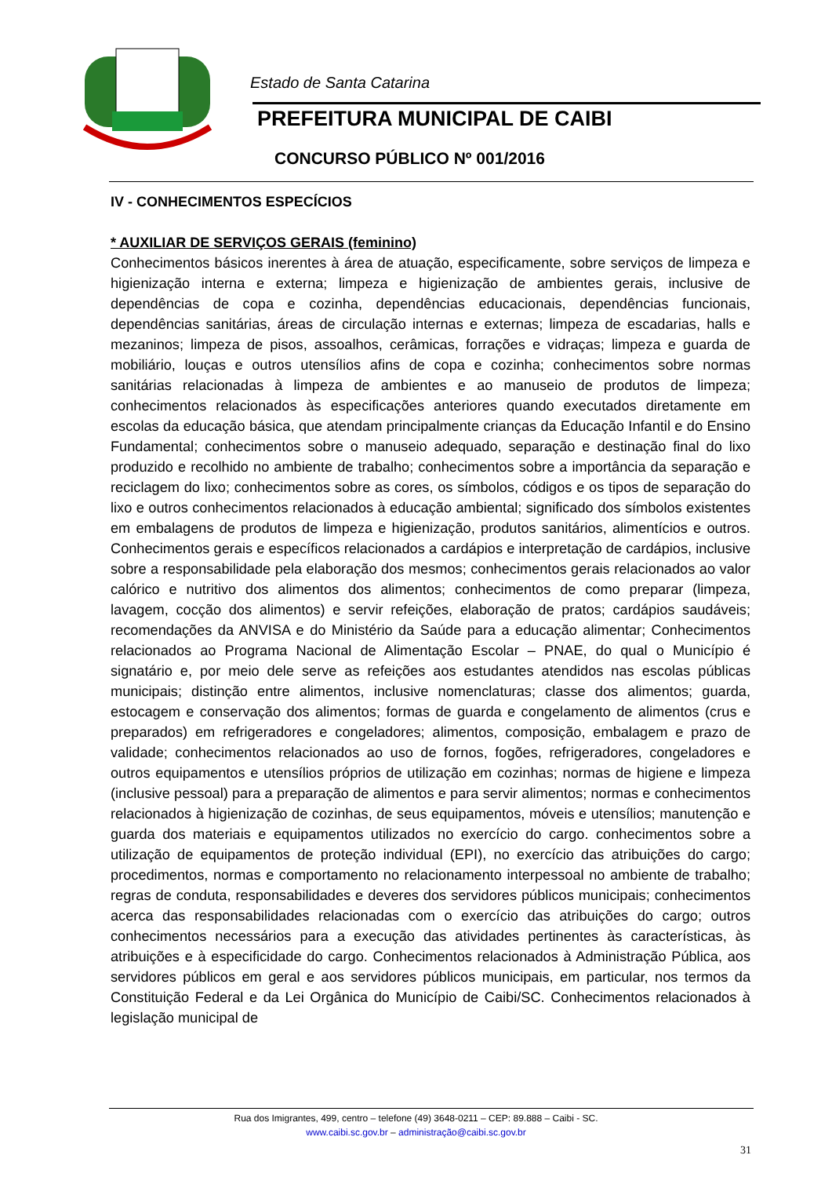Estado de Santa Catarina
PREFEITURA MUNICIPAL DE CAIBI
CONCURSO PÚBLICO Nº 001/2016
IV - CONHECIMENTOS ESPECÍCIOS
* AUXILIAR DE SERVIÇOS GERAIS (feminino)
Conhecimentos básicos inerentes à área de atuação, especificamente, sobre serviços de limpeza e higienização interna e externa; limpeza e higienização de ambientes gerais, inclusive de dependências de copa e cozinha, dependências educacionais, dependências funcionais, dependências sanitárias, áreas de circulação internas e externas; limpeza de escadarias, halls e mezaninos; limpeza de pisos, assoalhos, cerâmicas, forrações e vidraças; limpeza e guarda de mobiliário, louças e outros utensílios afins de copa e cozinha; conhecimentos sobre normas sanitárias relacionadas à limpeza de ambientes e ao manuseio de produtos de limpeza; conhecimentos relacionados às especificações anteriores quando executados diretamente em escolas da educação básica, que atendam principalmente crianças da Educação Infantil e do Ensino Fundamental; conhecimentos sobre o manuseio adequado, separação e destinação final do lixo produzido e recolhido no ambiente de trabalho; conhecimentos sobre a importância da separação e reciclagem do lixo; conhecimentos sobre as cores, os símbolos, códigos e os tipos de separação do lixo e outros conhecimentos relacionados à educação ambiental; significado dos símbolos existentes em embalagens de produtos de limpeza e higienização, produtos sanitários, alimentícios e outros. Conhecimentos gerais e específicos relacionados a cardápios e interpretação de cardápios, inclusive sobre a responsabilidade pela elaboração dos mesmos; conhecimentos gerais relacionados ao valor calórico e nutritivo dos alimentos dos alimentos; conhecimentos de como preparar (limpeza, lavagem, cocção dos alimentos) e servir refeições, elaboração de pratos; cardápios saudáveis; recomendações da ANVISA e do Ministério da Saúde para a educação alimentar; Conhecimentos relacionados ao Programa Nacional de Alimentação Escolar – PNAE, do qual o Município é signatário e, por meio dele serve as refeições aos estudantes atendidos nas escolas públicas municipais; distinção entre alimentos, inclusive nomenclaturas; classe dos alimentos; guarda, estocagem e conservação dos alimentos; formas de guarda e congelamento de alimentos (crus e preparados) em refrigeradores e congeladores; alimentos, composição, embalagem e prazo de validade; conhecimentos relacionados ao uso de fornos, fogões, refrigeradores, congeladores e outros equipamentos e utensílios próprios de utilização em cozinhas; normas de higiene e limpeza (inclusive pessoal) para a preparação de alimentos e para servir alimentos; normas e conhecimentos relacionados à higienização de cozinhas, de seus equipamentos, móveis e utensílios; manutenção e guarda dos materiais e equipamentos utilizados no exercício do cargo. conhecimentos sobre a utilização de equipamentos de proteção individual (EPI), no exercício das atribuições do cargo; procedimentos, normas e comportamento no relacionamento interpessoal no ambiente de trabalho; regras de conduta, responsabilidades e deveres dos servidores públicos municipais; conhecimentos acerca das responsabilidades relacionadas com o exercício das atribuições do cargo; outros conhecimentos necessários para a execução das atividades pertinentes às características, às atribuições e à especificidade do cargo. Conhecimentos relacionados à Administração Pública, aos servidores públicos em geral e aos servidores públicos municipais, em particular, nos termos da Constituição Federal e da Lei Orgânica do Município de Caibi/SC. Conhecimentos relacionados à legislação municipal de
Rua dos Imigrantes, 499, centro – telefone (49) 3648-0211 – CEP: 89.888 – Caibi - SC.
www.caibi.sc.gov.br – administração@caibi.sc.gov.br
31